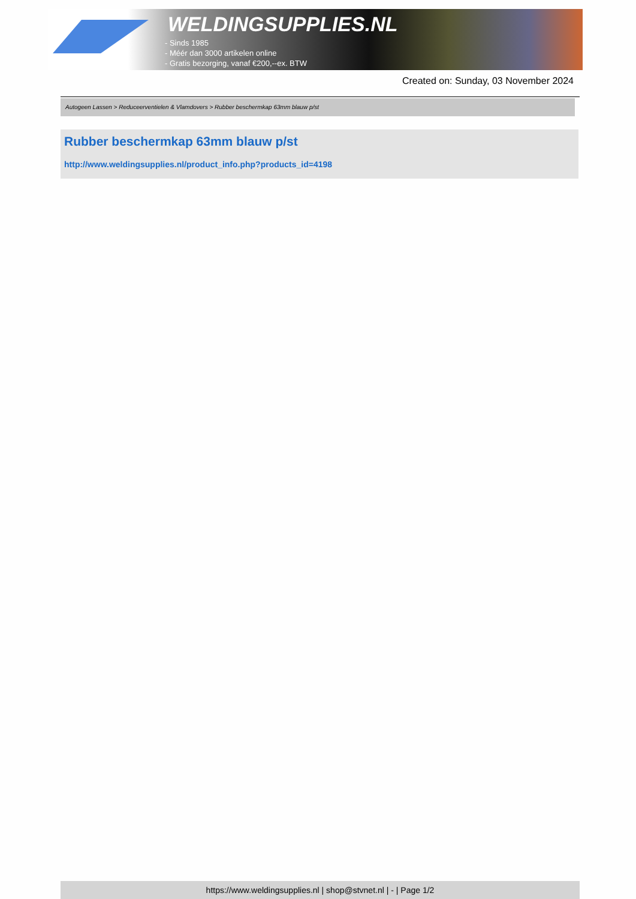WELDINGSUPPLIES.NL
- Sinds 1985
- Méér dan 3000 artikelen online
- Gratis bezorging, vanaf €200,--ex. BTW
Created on: Sunday, 03 November 2024
Autogeen Lassen > Reduceerventielen & Vlamdovers > Rubber beschermkap 63mm blauw p/st
Rubber beschermkap 63mm blauw p/st
http://www.weldingsupplies.nl/product_info.php?products_id=4198
https://www.weldingsupplies.nl | shop@stvnet.nl | - | Page 1/2